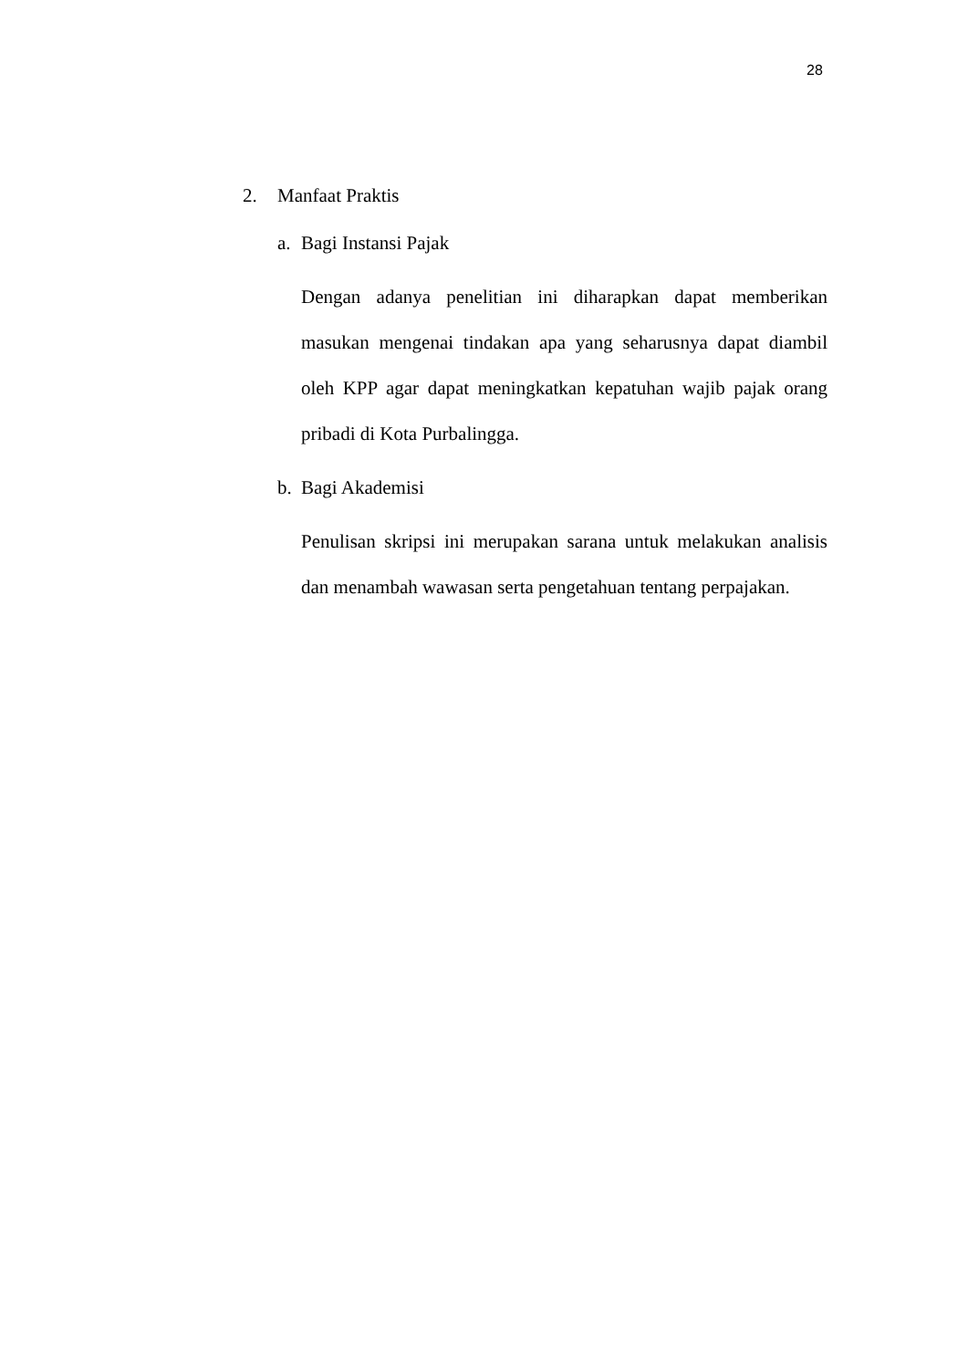28
2. Manfaat Praktis
a. Bagi Instansi Pajak
Dengan adanya penelitian ini diharapkan dapat memberikan masukan mengenai tindakan apa yang seharusnya dapat diambil oleh KPP agar dapat meningkatkan kepatuhan wajib pajak orang pribadi di Kota Purbalingga.
b. Bagi Akademisi
Penulisan skripsi ini merupakan sarana untuk melakukan analisis dan menambah wawasan serta pengetahuan tentang perpajakan.